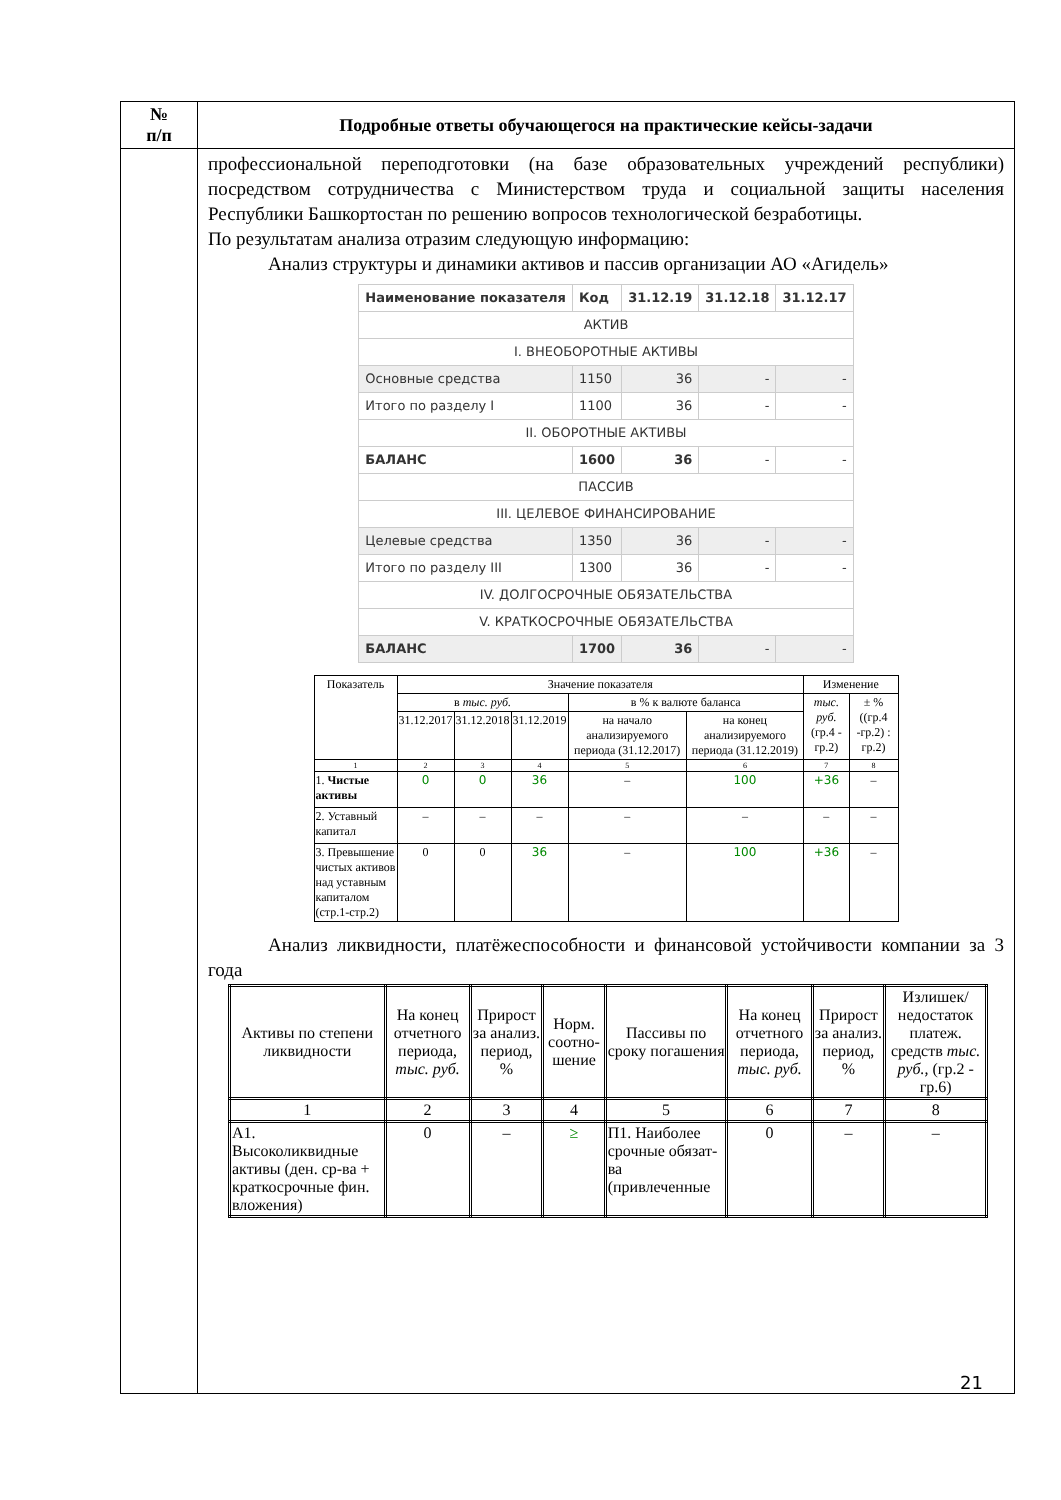| № п/п | Подробные ответы обучающегося на практические кейсы-задачи |
| --- | --- |
| | профессиональной переподготовки (на базе образовательных учреждений республики) посредством сотрудничества с Министерством труда и социальной защиты населения Республики Башкортостан по решению вопросов технологической безработицы. По результатам анализа отразим следующую информацию: Анализ структуры и динамики активов и пассив организации АО «Агидель» / Наименование показателя / Код / 31.12.19 / 31.12.18 / 31.12.17 / / АКТИВ / / / / / / I. ВНЕОБОРОТНЫЕ АКТИВЫ / / / / / / Основные средства / 1150 / 36 / - / - / / Итого по разделу I / 1100 / 36 / - / - / / II. ОБОРОТНЫЕ АКТИВЫ / / / / / / БАЛАНС / 1600 / 36 / - / - / / ПАССИВ / / / / / / III. ЦЕЛЕВОЕ ФИНАНСИРОВАНИЕ / / / / / / Целевые средства / 1350 / 36 / - / - / / Итого по разделу III / 1300 / 36 / - / - / / IV. ДОЛГОСРОЧНЫЕ ОБЯЗАТЕЛЬСТВА / / / / / / V. КРАТКОСРОЧНЫЕ ОБЯЗАТЕЛЬСТВА / / / / / / БАЛАНС / 1700 / 36 / - / - / / Показатель / Значение показателя / / / / / Изменение / / / / в тыс. руб. / / / в % к валюте баланса / / тыс. руб. (гр.4 - гр.2) / ± % ((гр.4 -гр.2) : гр.2) / / / 31.12.2017 / 31.12.2018 / 31.12.2019 / на начало анализируемого периода (31.12.2017) / на конец анализируемого периода (31.12.2019) / / / / 1 / 2 / 3 / 4 / 5 / 6 / 7 / 8 / / 1. Чистые активы / 0 / 0 / 36 / – / 100 / +36 / – / / 2. Уставный капитал / – / – / – / – / – / – / – / / 3. Превышение чистых активов над уставным капиталом (стр.1-стр.2) / 0 / 0 / 36 / – / 100 / +36 / – / Анализ ликвидности, платёжеспособности и финансовой устойчивости компании за 3 года / Активы по степени ликвидности / На конец отчетного периода, тыс. руб. / Прирост за анализ. период, % / Норм. соотно-шение / Пассивы по сроку погашения / На конец отчетного периода, тыс. руб. / Прирост за анализ. период, % / Излишек/ недостаток платеж. средств тыс. руб., (гр.2 - гр.6) / / 1 / 2 / 3 / 4 / 5 / 6 / 7 / 8 / / A1. Высоколиквидные активы (ден. ср-ва + краткосрочные фин. вложения) / 0 / – / ≥ / П1. Наиболее срочные обязат-ва (привлеченные / 0 / – / – / |
21